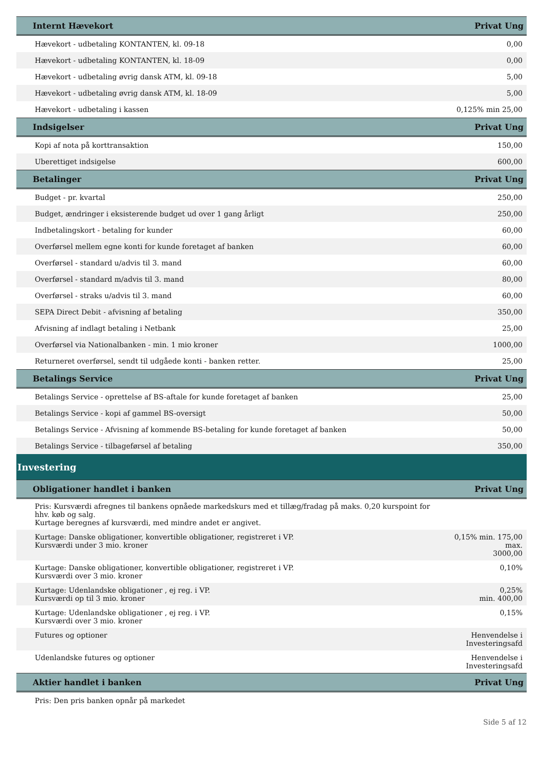| Internt Hævekort | Privat Ung |
| --- | --- |
| Hævekort - udbetaling KONTANTEN, kl. 09-18 | 0,00 |
| Hævekort - udbetaling KONTANTEN, kl. 18-09 | 0,00 |
| Hævekort - udbetaling øvrig dansk ATM, kl. 09-18 | 5,00 |
| Hævekort - udbetaling øvrig dansk ATM, kl. 18-09 | 5,00 |
| Hævekort - udbetaling i kassen | 0,125% min 25,00 |
| Indsigelser | Privat Ung |
| Kopi af nota på korttransaktion | 150,00 |
| Uberettiget indsigelse | 600,00 |
| Betalinger | Privat Ung |
| Budget - pr. kvartal | 250,00 |
| Budget, ændringer i eksisterende budget ud over 1 gang årligt | 250,00 |
| Indbetalingskort - betaling for kunder | 60,00 |
| Overførsel mellem egne konti for kunde foretaget af banken | 60,00 |
| Overførsel - standard u/advis til 3. mand | 60,00 |
| Overførsel - standard m/advis til 3. mand | 80,00 |
| Overførsel - straks u/advis til 3. mand | 60,00 |
| SEPA Direct Debit - afvisning af betaling | 350,00 |
| Afvisning af indlagt betaling i Netbank | 25,00 |
| Overførsel via Nationalbanken - min. 1 mio kroner | 1000,00 |
| Returneret overførsel, sendt til udgåede konti - banken retter. | 25,00 |
| Betalings Service | Privat Ung |
| Betalings Service - oprettelse af BS-aftale for kunde foretaget af banken | 25,00 |
| Betalings Service - kopi af gammel BS-oversigt | 50,00 |
| Betalings Service - Afvisning af kommende BS-betaling for kunde foretaget af banken | 50,00 |
| Betalings Service - tilbageførsel af betaling | 350,00 |
| Investering | |
| Obligationer handlet i banken | Privat Ung |
| Pris: Kursværdi afregnes til bankens opnåede markedskurs med et tillæg/fradag på maks. 0,20 kurspoint for hhv. køb og salg. Kurtage beregnes af kursværdi, med mindre andet er angivet. | |
| Kurtage: Danske obligationer, konvertible obligationer, registreret i VP. Kursværdi under 3 mio. kroner | 0,15% min. 175,00 max. 3000,00 |
| Kurtage: Danske obligationer, konvertible obligationer, registreret i VP. Kursværdi over 3 mio. kroner | 0,10% |
| Kurtage: Udenlandske obligationer , ej reg. i VP. Kursværdi op til 3 mio. kroner | 0,25% min. 400,00 |
| Kurtage: Udenlandske obligationer , ej reg. i VP. Kursværdi over 3 mio. kroner | 0,15% |
| Futures og optioner | Henvendelse i Investeringsafd |
| Udenlandske futures og optioner | Henvendelse i Investeringsafd |
| Aktier handlet i banken | Privat Ung |
| Pris: Den pris banken opnår på markedet | |
Side 5 af 12